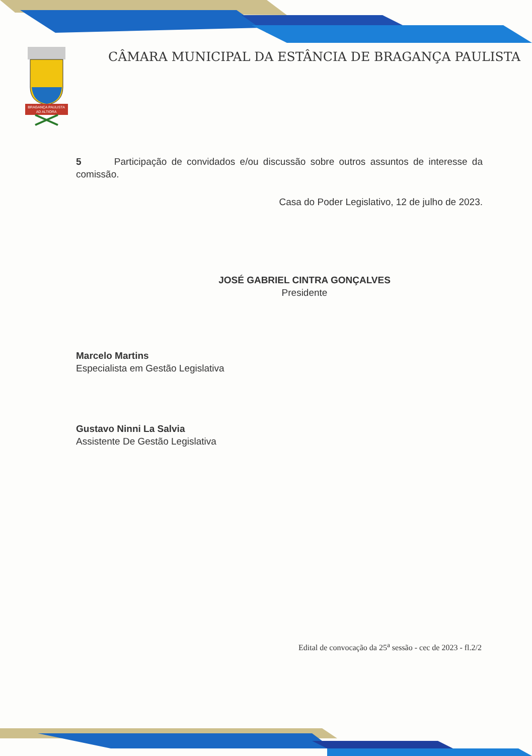BRAGANÇA PAULISTA
AD ALTIORA
CÂMARA MUNICIPAL DA ESTÂNCIA DE BRAGANÇA PAULISTA
5 Participação de convidados e/ou discussão sobre outros assuntos de interesse da comissão.
Casa do Poder Legislativo, 12 de julho de 2023.
JOSÉ GABRIEL CINTRA GONÇALVES
Presidente
Marcelo Martins
Especialista em Gestão Legislativa
Gustavo Ninni La Salvia
Assistente De Gestão Legislativa
Edital de convocação da 25<sup>a</sup> sessão - cec de 2023 - fl.2/2